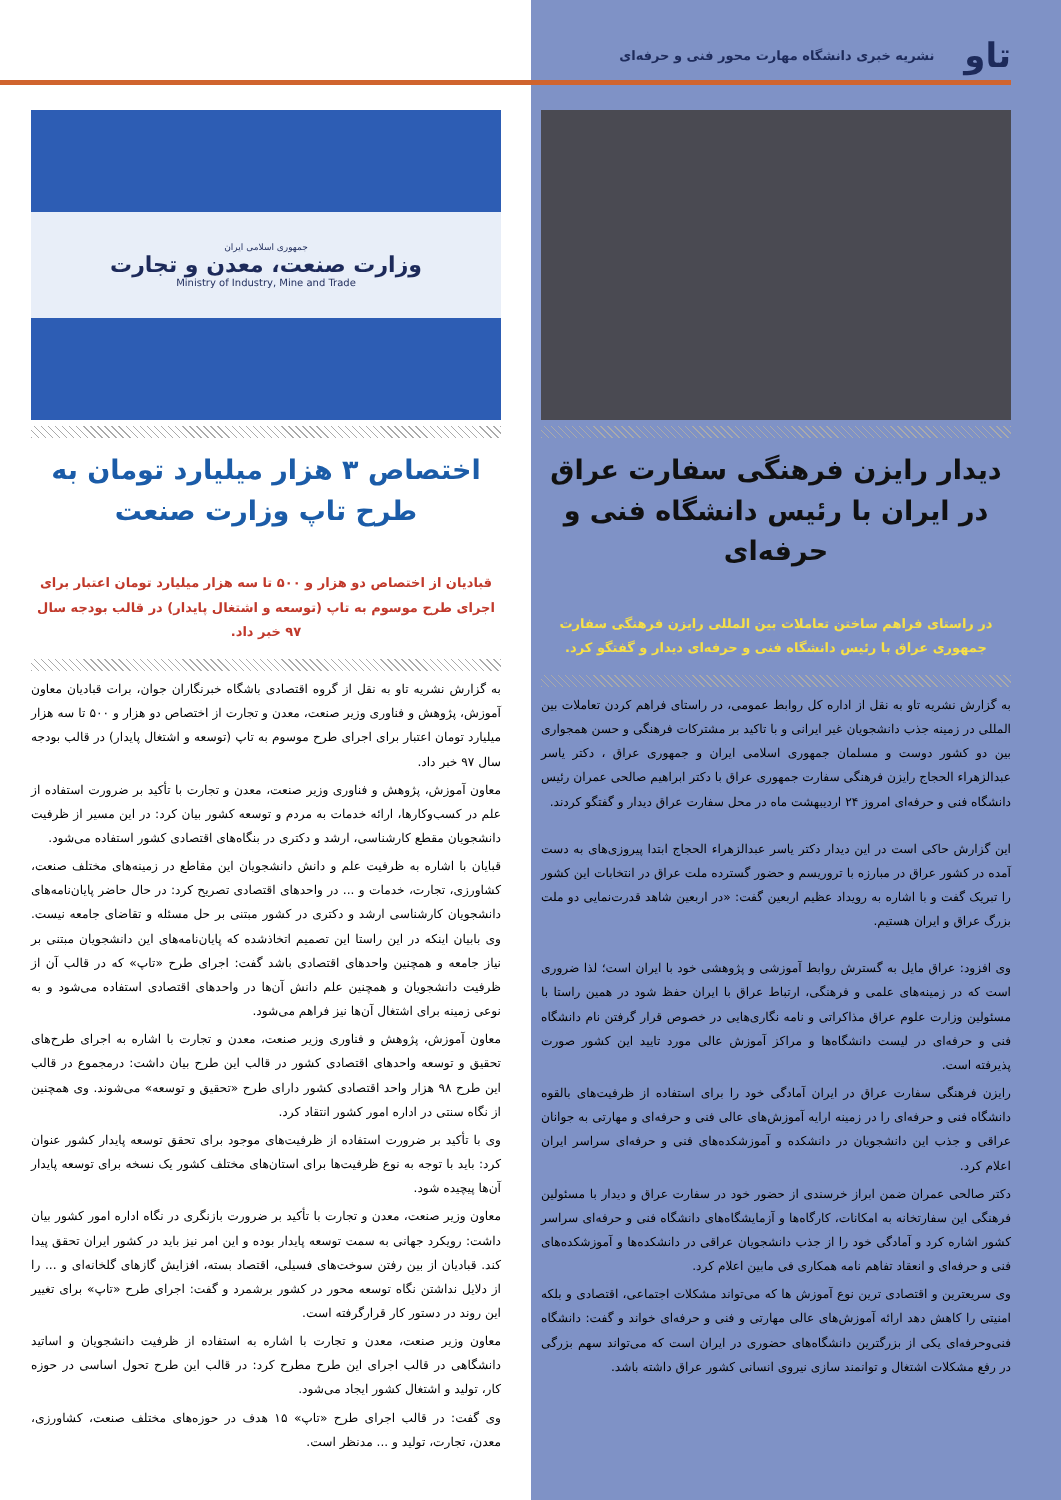تاو نشریه خبری دانشگاه مهارت محور فنی و حرفه‌ای
دیدار رایزن فرهنگی سفارت عراق در ایران با رئیس دانشگاه فنی و حرفه‌ای
در راستای فراهم ساختن تعاملات بین المللی رایزن فرهنگی سفارت جمهوری عراق با رئیس دانشگاه فنی و حرفه‌ای دیدار و گفتگو کرد.
به گزارش نشریه تاو به نقل از اداره کل روابط عمومی، در راستای فراهم کردن تعاملات بین المللی در زمینه جذب دانشجویان غیر ایرانی و با تاکید بر مشترکات فرهنگی و حسن همجواری بین دو کشور دوست و مسلمان جمهوری اسلامی ایران و جمهوری عراق ، دکتر یاسر عبدالزهراء الحجاج رایزن فرهنگی سفارت جمهوری عراق با دکتر ابراهیم صالحی عمران رئیس دانشگاه فنی و حرفه‌ای امروز ۲۴ اردیبهشت ماه در محل سفارت عراق دیدار و گفتگو کردند.
این گزارش حاکی است در این دیدار دکتر یاسر عبدالزهراء الحجاج ابتدا پیروزی‌های به دست آمده در کشور عراق در مبارزه با تروریسم و حضور گسترده ملت عراق در انتخابات این کشور را تبریک گفت و با اشاره به رویداد عظیم اربعین گفت: «در اربعین شاهد قدرت‌نمایی دو ملت بزرگ عراق و ایران هستیم.
وی افزود: عراق مایل به گسترش روابط آموزشی و پژوهشی خود با ایران است؛ لذا ضروری است که در زمینه‌های علمی و فرهنگی، ارتباط عراق با ایران حفظ شود در همین راستا با مسئولین وزارت علوم عراق مذاکراتی و نامه نگاری‌هایی در خصوص قرار گرفتن نام دانشگاه فنی و حرفه‌ای در لیست دانشگاه‌ها و مراکز آموزش عالی مورد تایید این کشور صورت پذیرفته است.
رایزن فرهنگی سفارت عراق در ایران آمادگی خود را برای استفاده از ظرفیت‌های بالقوه دانشگاه فنی و حرفه‌ای را در زمینه ارایه آموزش‌های عالی فنی و حرفه‌ای و مهارتی به جوانان عراقی و جذب این دانشجویان در دانشکده و آموزشکده‌های فنی و حرفه‌ای سراسر ایران اعلام کرد.
دکتر صالحی عمران ضمن ابراز خرسندی از حضور خود در سفارت عراق و دیدار با مسئولین فرهنگی این سفارتخانه به امکانات، کارگاه‌ها و آزمایشگاه‌های دانشگاه فنی و حرفه‌ای سراسر کشور اشاره کرد و آمادگی خود را از جذب دانشجویان عراقی در دانشکده‌ها و آموزشکده‌های فنی و حرفه‌ای و انعقاد تفاهم نامه همکاری فی مابین اعلام کرد.
وی سریعترین و اقتصادی ترین نوع آموزش ها که می‌تواند مشکلات اجتماعی، اقتصادی و بلکه امنیتی را کاهش دهد ارائه آموزش‌های عالی مهارتی و فنی و حرفه‌ای خواند و گفت: دانشگاه فنی‌وحرفه‌ای یکی از بزرگترین دانشگاه‌های حضوری در ایران است که می‌تواند سهم بزرگی در رفع مشکلات اشتغال و توانمند سازی نیروی انسانی کشور عراق داشته باشد.
جمهوری اسلامی ایران
وزارت صنعت، معدن و تجارت
Ministry of Industry, Mine and Trade
اختصاص ۳ هزار میلیارد تومان به طرح تاپ وزارت صنعت
قبادیان از اختصاص دو هزار و ۵۰۰ تا سه هزار میلیارد تومان اعتبار برای اجرای طرح موسوم به تاپ (توسعه و اشتغال پایدار) در قالب بودجه سال ۹۷ خبر داد.
به گزارش نشریه تاو به نقل از گروه اقتصادی باشگاه خبرنگاران جوان، برات قبادیان معاون آموزش، پژوهش و فناوری وزیر صنعت، معدن و تجارت از اختصاص دو هزار و ۵۰۰ تا سه هزار میلیارد تومان اعتبار برای اجرای طرح موسوم به تاپ (توسعه و اشتغال پایدار) در قالب بودجه سال ۹۷ خبر داد.
معاون آموزش، پژوهش و فناوری وزیر صنعت، معدن و تجارت با تأکید بر ضرورت استفاده از علم در کسب‌وکارها، ارائه خدمات به مردم و توسعه کشور بیان کرد: در این مسیر از ظرفیت دانشجویان مقطع کارشناسی، ارشد و دکتری در بنگاه‌های اقتصادی کشور استفاده می‌شود.
قبایان با اشاره به ظرفیت علم و دانش دانشجویان این مقاطع در زمینه‌های مختلف صنعت، کشاورزی، تجارت، خدمات و ... در واحدهای اقتصادی تصریح کرد: در حال حاضر پایان‌نامه‌های دانشجویان کارشناسی ارشد و دکتری در کشور مبتنی بر حل مسئله و تقاضای جامعه نیست. وی بابیان اینکه در این راستا این تصمیم اتخاذشده که پایان‌نامه‌های این دانشجویان مبتنی بر نیاز جامعه و همچنین واحدهای اقتصادی باشد گفت: اجرای طرح «تاپ» که در قالب آن از ظرفیت دانشجویان و همچنین علم دانش آن‌ها در واحدهای اقتصادی استفاده می‌شود و به نوعی زمینه برای اشتغال آن‌ها نیز فراهم می‌شود.
معاون آموزش، پژوهش و فناوری وزیر صنعت، معدن و تجارت با اشاره به اجرای طرح‌های تحقیق و توسعه واحدهای اقتصادی کشور در قالب این طرح بیان داشت: درمجموع در قالب این طرح ۹۸ هزار واحد اقتصادی کشور دارای طرح «تحقیق و توسعه» می‌شوند. وی همچنین از نگاه سنتی در اداره امور کشور انتقاد کرد.
وی با تأکید بر ضرورت استفاده از ظرفیت‌های موجود برای تحقق توسعه پایدار کشور عنوان کرد: باید با توجه به نوع ظرفیت‌ها برای استان‌های مختلف کشور یک نسخه برای توسعه پایدار آن‌ها پیچیده شود.
معاون وزیر صنعت، معدن و تجارت با تأکید بر ضرورت بازنگری در نگاه اداره امور کشور بیان داشت: رویکرد جهانی به سمت توسعه پایدار بوده و این امر نیز باید در کشور ایران تحقق پیدا کند. قبادیان از بین رفتن سوخت‌های فسیلی، اقتصاد بسته، افزایش گازهای گلخانه‌ای و ... را از دلایل نداشتن نگاه توسعه محور در کشور برشمرد و گفت: اجرای طرح «تاپ» برای تغییر این روند در دستور کار قرارگرفته است.
معاون وزیر صنعت، معدن و تجارت با اشاره به استفاده از ظرفیت دانشجویان و اساتید دانشگاهی در قالب اجرای این طرح مطرح کرد: در قالب این طرح تحول اساسی در حوزه کار، تولید و اشتغال کشور ایجاد می‌شود.
وی گفت: در قالب اجرای طرح «تاپ» ۱۵ هدف در حوزه‌های مختلف صنعت، کشاورزی، معدن، تجارت، تولید و ... مدنظر است.